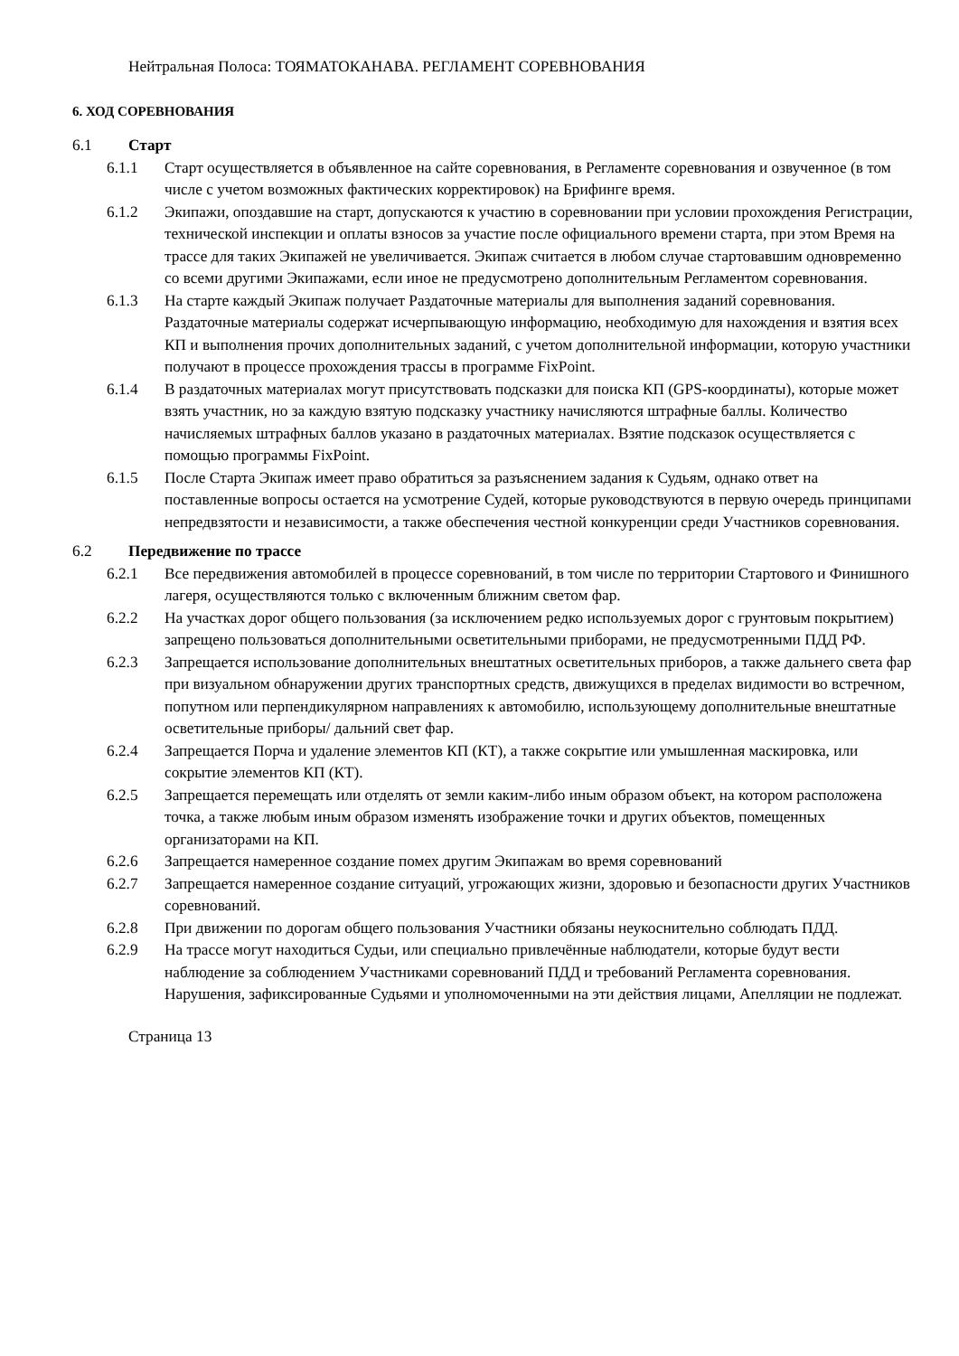Нейтральная Полоса: ТОЯМАТОКАНАВА. РЕГЛАМЕНТ СОРЕВНОВАНИЯ
6. ХОД СОРЕВНОВАНИЯ
6.1 Старт
6.1.1 Старт осуществляется в объявленное на сайте соревнования, в Регламенте соревнования и озвученное (в том числе с учетом возможных фактических корректировок) на Брифинге время.
6.1.2 Экипажи, опоздавшие на старт, допускаются к участию в соревновании при условии прохождения Регистрации, технической инспекции и оплаты взносов за участие после официального времени старта, при этом Время на трассе для таких Экипажей не увеличивается. Экипаж считается в любом случае стартовавшим одновременно со всеми другими Экипажами, если иное не предусмотрено дополнительным Регламентом соревнования.
6.1.3 На старте каждый Экипаж получает Раздаточные материалы для выполнения заданий соревнования. Раздаточные материалы содержат исчерпывающую информацию, необходимую для нахождения и взятия всех КП и выполнения прочих дополнительных заданий, с учетом дополнительной информации, которую участники получают в процессе прохождения трассы в программе FixPoint.
6.1.4 В раздаточных материалах могут присутствовать подсказки для поиска КП (GPS-координаты), которые может взять участник, но за каждую взятую подсказку участнику начисляются штрафные баллы. Количество начисляемых штрафных баллов указано в раздаточных материалах. Взятие подсказок осуществляется с помощью программы FixPoint.
6.1.5 После Старта Экипаж имеет право обратиться за разъяснением задания к Судьям, однако ответ на поставленные вопросы остается на усмотрение Судей, которые руководствуются в первую очередь принципами непредвзятости и независимости, а также обеспечения честной конкуренции среди Участников соревнования.
6.2 Передвижение по трассе
6.2.1 Все передвижения автомобилей в процессе соревнований, в том числе по территории Стартового и Финишного лагеря, осуществляются только с включенным ближним светом фар.
6.2.2 На участках дорог общего пользования (за исключением редко используемых дорог с грунтовым покрытием) запрещено пользоваться дополнительными осветительными приборами, не предусмотренными ПДД РФ.
6.2.3 Запрещается использование дополнительных внештатных осветительных приборов, а также дальнего света фар при визуальном обнаружении других транспортных средств, движущихся в пределах видимости во встречном, попутном или перпендикулярном направлениях к автомобилю, использующему дополнительные внештатные осветительные приборы/ дальний свет фар.
6.2.4 Запрещается Порча и удаление элементов КП (КТ), а также сокрытие или умышленная маскировка, или сокрытие элементов КП (КТ).
6.2.5 Запрещается перемещать или отделять от земли каким-либо иным образом объект, на котором расположена точка, а также любым иным образом изменять изображение точки и других объектов, помещенных организаторами на КП.
6.2.6 Запрещается намеренное создание помех другим Экипажам во время соревнований
6.2.7 Запрещается намеренное создание ситуаций, угрожающих жизни, здоровью и безопасности других Участников соревнований.
6.2.8 При движении по дорогам общего пользования Участники обязаны неукоснительно соблюдать ПДД.
6.2.9 На трассе могут находиться Судьи, или специально привлечённые наблюдатели, которые будут вести наблюдение за соблюдением Участниками соревнований ПДД и требований Регламента соревнования. Нарушения, зафиксированные Судьями и уполномоченными на эти действия лицами, Апелляции не подлежат.
Страница 13